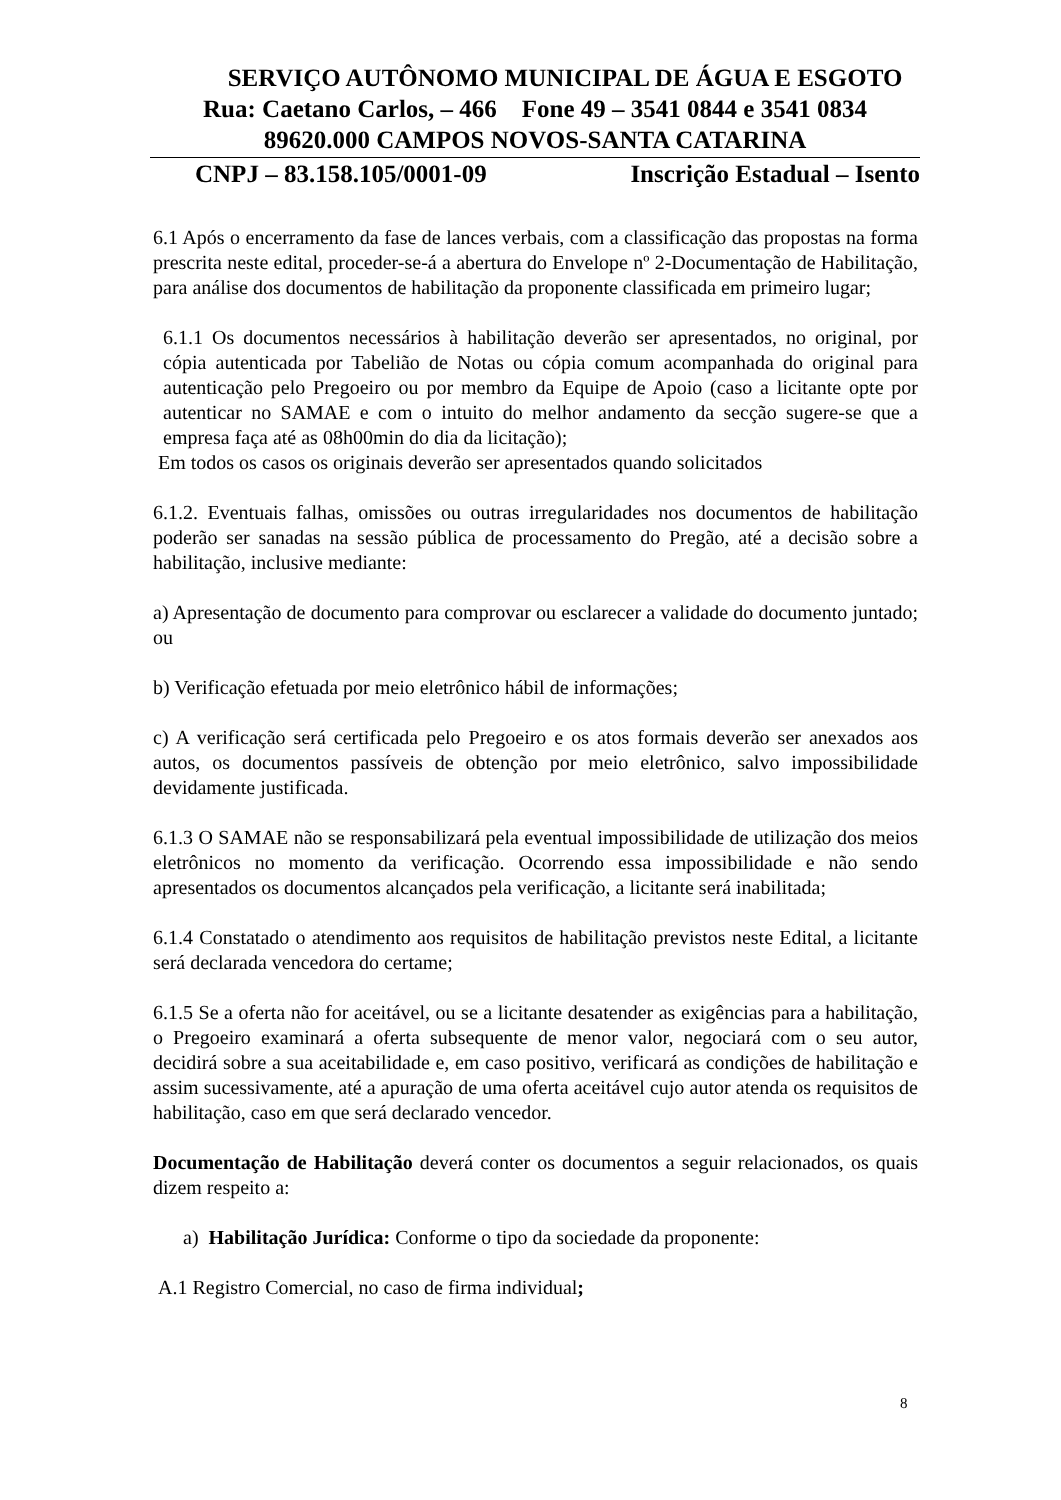SERVIÇO AUTÔNOMO MUNICIPAL DE ÁGUA E ESGOTO
Rua: Caetano Carlos, – 466 Fone 49 – 3541 0844 e 3541 0834
89620.000 CAMPOS NOVOS-SANTA CATARINA
CNPJ – 83.158.105/0001-09 Inscrição Estadual – Isento
6.1 Após o encerramento da fase de lances verbais, com a classificação das propostas na forma prescrita neste edital, proceder-se-á a abertura do Envelope nº 2-Documentação de Habilitação, para análise dos documentos de habilitação da proponente classificada em primeiro lugar;
6.1.1 Os documentos necessários à habilitação deverão ser apresentados, no original, por cópia autenticada por Tabelião de Notas ou cópia comum acompanhada do original para autenticação pelo Pregoeiro ou por membro da Equipe de Apoio (caso a licitante opte por autenticar no SAMAE e com o intuito do melhor andamento da secção sugere-se que a empresa faça até as 08h00min do dia da licitação);
Em todos os casos os originais deverão ser apresentados quando solicitados
6.1.2. Eventuais falhas, omissões ou outras irregularidades nos documentos de habilitação poderão ser sanadas na sessão pública de processamento do Pregão, até a decisão sobre a habilitação, inclusive mediante:
a) Apresentação de documento para comprovar ou esclarecer a validade do documento juntado; ou
b) Verificação efetuada por meio eletrônico hábil de informações;
c) A verificação será certificada pelo Pregoeiro e os atos formais deverão ser anexados aos autos, os documentos passíveis de obtenção por meio eletrônico, salvo impossibilidade devidamente justificada.
6.1.3 O SAMAE não se responsabilizará pela eventual impossibilidade de utilização dos meios eletrônicos no momento da verificação. Ocorrendo essa impossibilidade e não sendo apresentados os documentos alcançados pela verificação, a licitante será inabilitada;
6.1.4 Constatado o atendimento aos requisitos de habilitação previstos neste Edital, a licitante será declarada vencedora do certame;
6.1.5 Se a oferta não for aceitável, ou se a licitante desatender as exigências para a habilitação, o Pregoeiro examinará a oferta subsequente de menor valor, negociará com o seu autor, decidirá sobre a sua aceitabilidade e, em caso positivo, verificará as condições de habilitação e assim sucessivamente, até a apuração de uma oferta aceitável cujo autor atenda os requisitos de habilitação, caso em que será declarado vencedor.
Documentação de Habilitação deverá conter os documentos a seguir relacionados, os quais dizem respeito a:
a) Habilitação Jurídica: Conforme o tipo da sociedade da proponente:
A.1 Registro Comercial, no caso de firma individual;
8